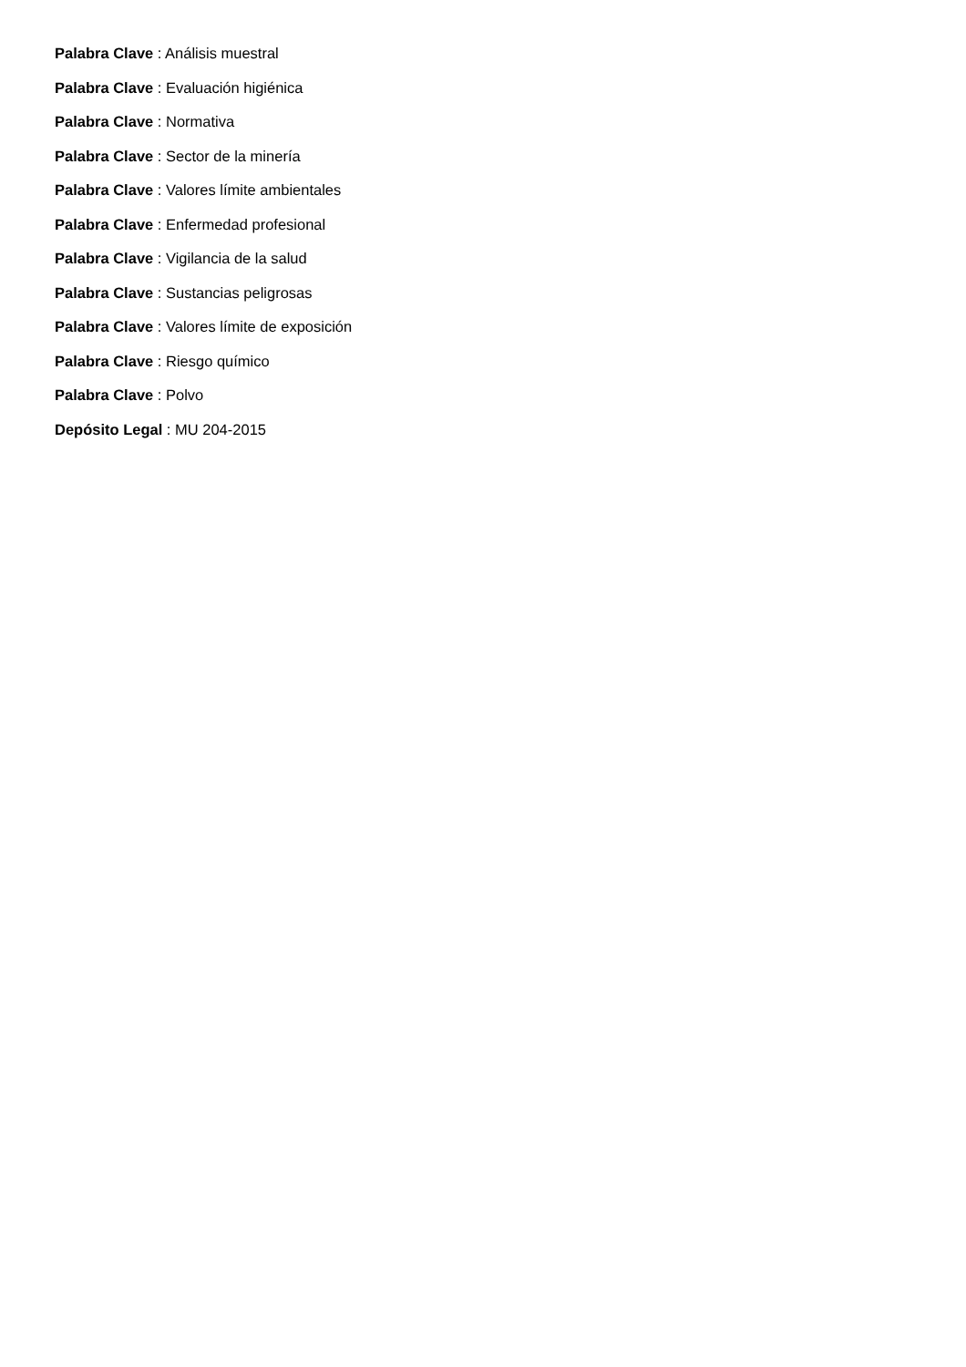Palabra Clave : Análisis muestral
Palabra Clave : Evaluación higiénica
Palabra Clave : Normativa
Palabra Clave : Sector de la minería
Palabra Clave : Valores límite ambientales
Palabra Clave : Enfermedad profesional
Palabra Clave : Vigilancia de la salud
Palabra Clave : Sustancias peligrosas
Palabra Clave : Valores límite de exposición
Palabra Clave : Riesgo químico
Palabra Clave : Polvo
Depósito Legal : MU 204-2015